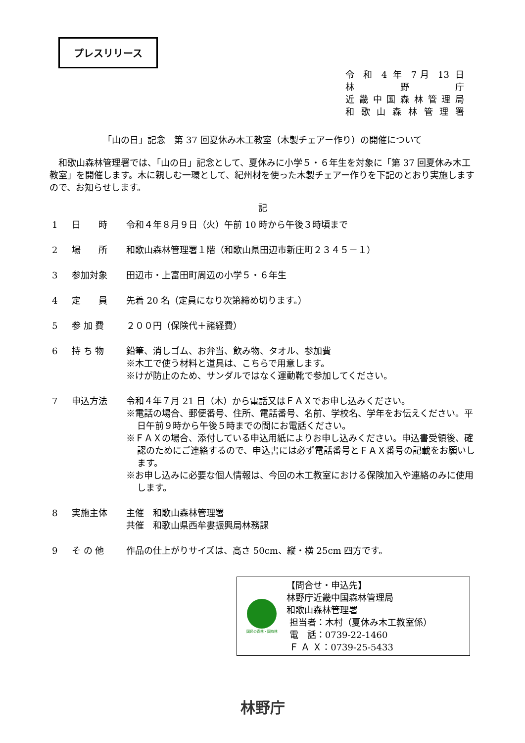プレスリリース
令 和 4 年 7月 13 日
林 野 庁
近畿中国森林管理局
和歌山森林管理署
「山の日」記念　第 37 回夏休み木工教室（木製チェアー作り）の開催について
和歌山森林管理署では、「山の日」記念として、夏休みに小学５・６年生を対象に「第 37 回夏休み木工教室」を開催します。木に親しむ一環として、紀州材を使った木製チェアー作りを下記のとおり実施しますので、お知らせします。
記
1 日　　時 令和４年８月９日（火）午前 10 時から午後３時頃まで
2 場　　所 和歌山森林管理署１階（和歌山県田辺市新庄町２３４５－１）
3 参加対象 田辺市・上富田町周辺の小学５・６年生
4 定　　員 先着 20 名（定員になり次第締め切ります。）
5 参 加 費 ２００円（保険代＋諸経費）
6 持 ち 物 鉛筆、消しゴム、お弁当、飲み物、タオル、参加費
※木工で使う材料と道具は、こちらで用意します。
※けが防止のため、サンダルではなく運動靴で参加してください。
7 申込方法 令和４年７月 21 日（木）から電話又はＦＡＸでお申し込みください。
※電話の場合、郵便番号、住所、電話番号、名前、学校名、学年をお伝えください。平日午前９時から午後５時までの間にお電話ください。
※ＦＡＸの場合、添付している申込用紙によりお申し込みください。申込書受領後、確認のためにご連絡するので、申込書には必ず電話番号とＦＡＸ番号の記載をお願いします。
※お申し込みに必要な個人情報は、今回の木工教室における保険加入や連絡のみに使用します。
8 実施主体 主催　和歌山森林管理署
共催　和歌山県西牟婁振興局林務課
9 そ の 他 作品の仕上がりサイズは、高さ 50cm、縦・横 25cm 四方です。
国民の森林・国有林
【問合せ・申込先】
林野庁近畿中国森林管理局
和歌山森林管理署
担当者：木村（夏休み木工教室係）
電　話：0739-22-1460
Ｆ Ａ Ｘ：0739-25-5433
林野庁